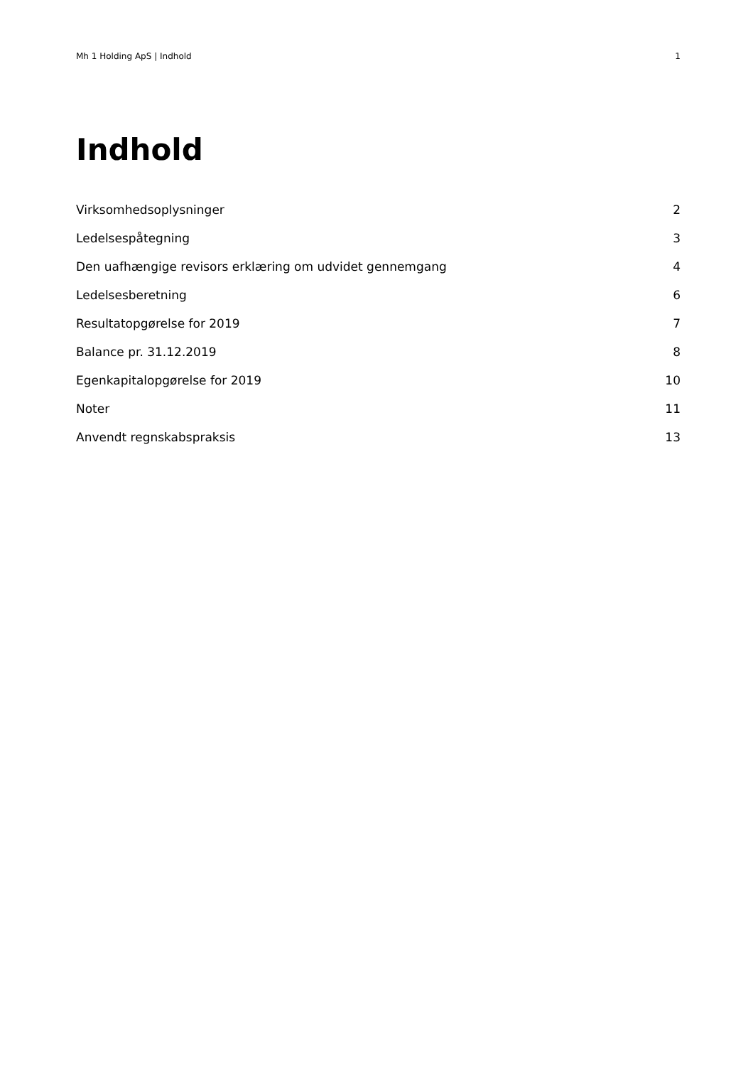Mh 1 Holding ApS | Indhold 1
Indhold
Virksomhedsoplysninger 2
Ledelsespåtegning 3
Den uafhængige revisors erklæring om udvidet gennemgang 4
Ledelsesberetning 6
Resultatopgørelse for 2019 7
Balance pr. 31.12.2019 8
Egenkapitalopgørelse for 2019 10
Noter 11
Anvendt regnskabspraksis 13